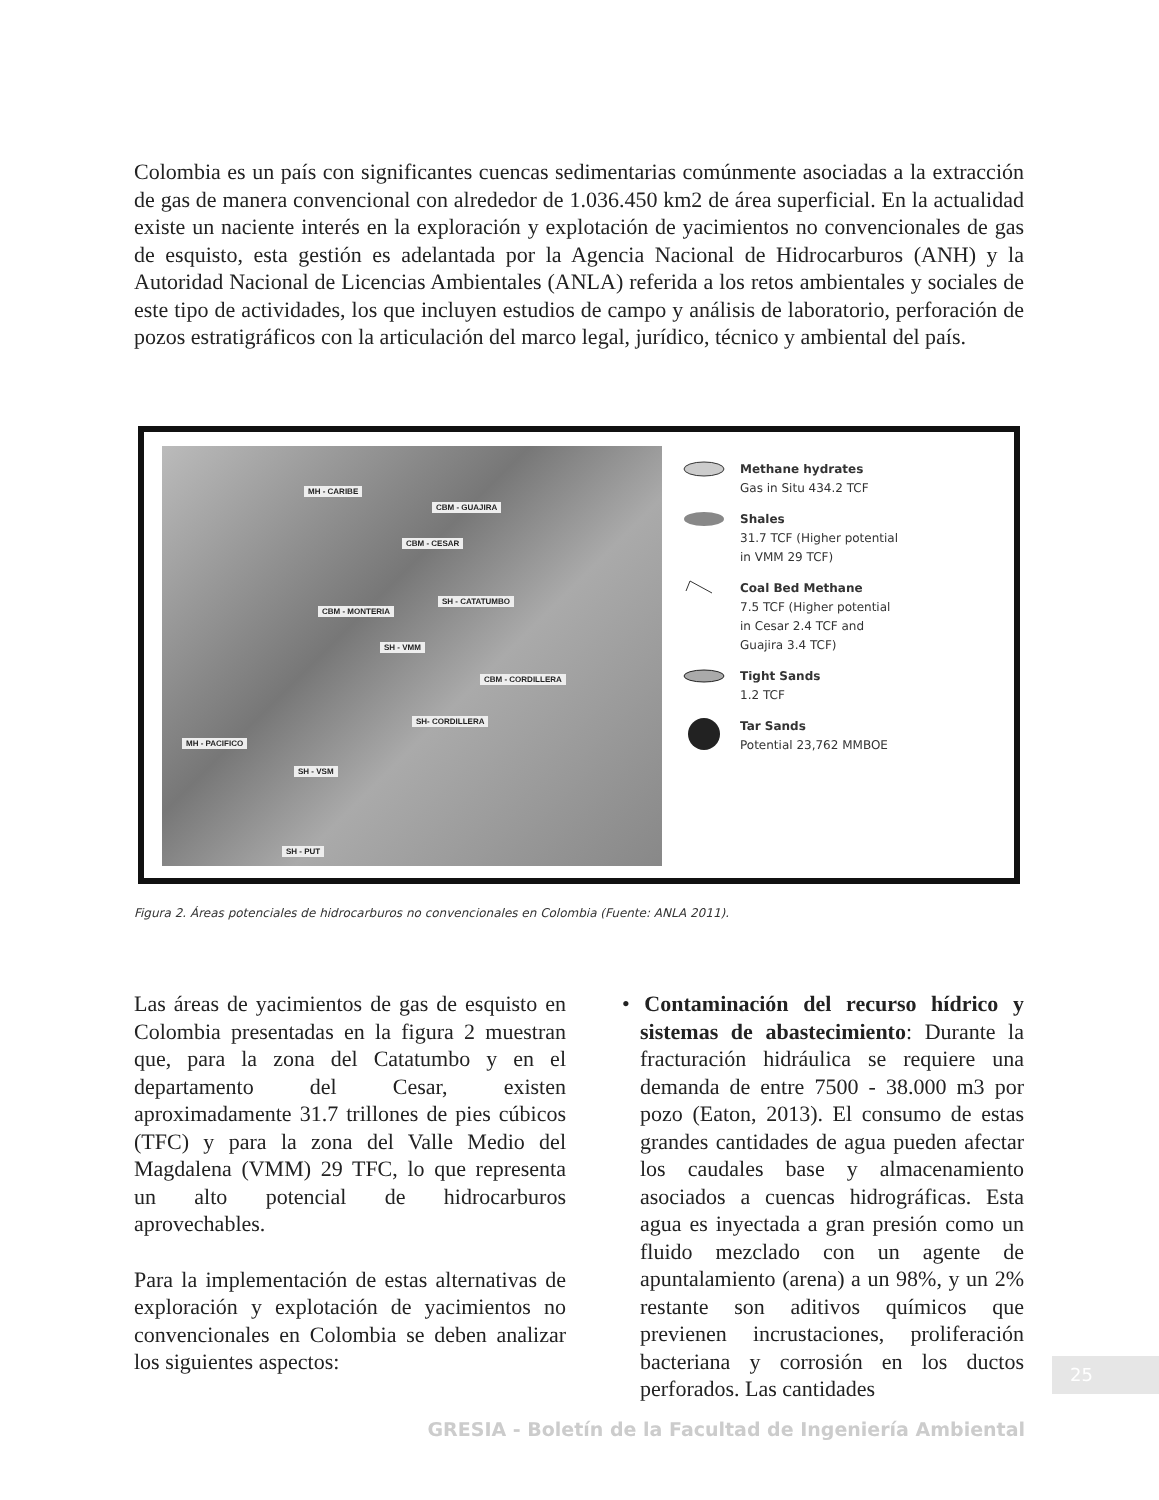Colombia es un país con significantes cuencas sedimentarias comúnmente asociadas a la extracción de gas de manera convencional con alrededor de 1.036.450 km2 de área superficial. En la actualidad existe un naciente interés en la exploración y explotación de yacimientos no convencionales de gas de esquisto, esta gestión es adelantada por la Agencia Nacional de Hidrocarburos (ANH) y la Autoridad Nacional de Licencias Ambientales (ANLA) referida a los retos ambientales y sociales de este tipo de actividades, los que incluyen estudios de campo y análisis de laboratorio, perforación de pozos estratigráficos con la articulación del marco legal, jurídico, técnico y ambiental del país.
MH - CARIBE
CBM - GUAJIRA
CBM - CESAR
SH - CATATUMBO
CBM - MONTERIA
SH - VMM
CBM - CORDILLERA
SH- CORDILLERA
MH - PACIFICO
SH - VSM
SH - PUT
Methane hydrates
Gas in Situ 434.2 TCF
Shales
31.7 TCF (Higher potential
in VMM 29 TCF)
Coal Bed Methane
7.5 TCF (Higher potential
in Cesar 2.4 TCF and
Guajira 3.4 TCF)
Tight Sands
1.2 TCF
Tar Sands
Potential 23,762 MMBOE
Figura 2. Áreas potenciales de hidrocarburos no convencionales en Colombia (Fuente: ANLA 2011).
Las áreas de yacimientos de gas de esquisto en Colombia presentadas en la figura 2 muestran que, para la zona del Catatumbo y en el departamento del Cesar, existen aproximadamente 31.7 trillones de pies cúbicos (TFC) y para la zona del Valle Medio del Magdalena (VMM) 29 TFC, lo que representa un alto potencial de hidrocarburos aprovechables.
Para la implementación de estas alternativas de exploración y explotación de yacimientos no convencionales en Colombia se deben analizar los siguientes aspectos:
• Contaminación del recurso hídrico y sistemas de abastecimiento: Durante la fracturación hidráulica se requiere una demanda de entre 7500 - 38.000 m3 por pozo (Eaton, 2013). El consumo de estas grandes cantidades de agua pueden afectar los caudales base y almacenamiento asociados a cuencas hidrográficas. Esta agua es inyectada a gran presión como un fluido mezclado con un agente de apuntalamiento (arena) a un 98%, y un 2% restante son aditivos químicos que previenen incrustaciones, proliferación bacteriana y corrosión en los ductos perforados. Las cantidades
25
GRESIA - Boletín de la Facultad de Ingeniería Ambiental